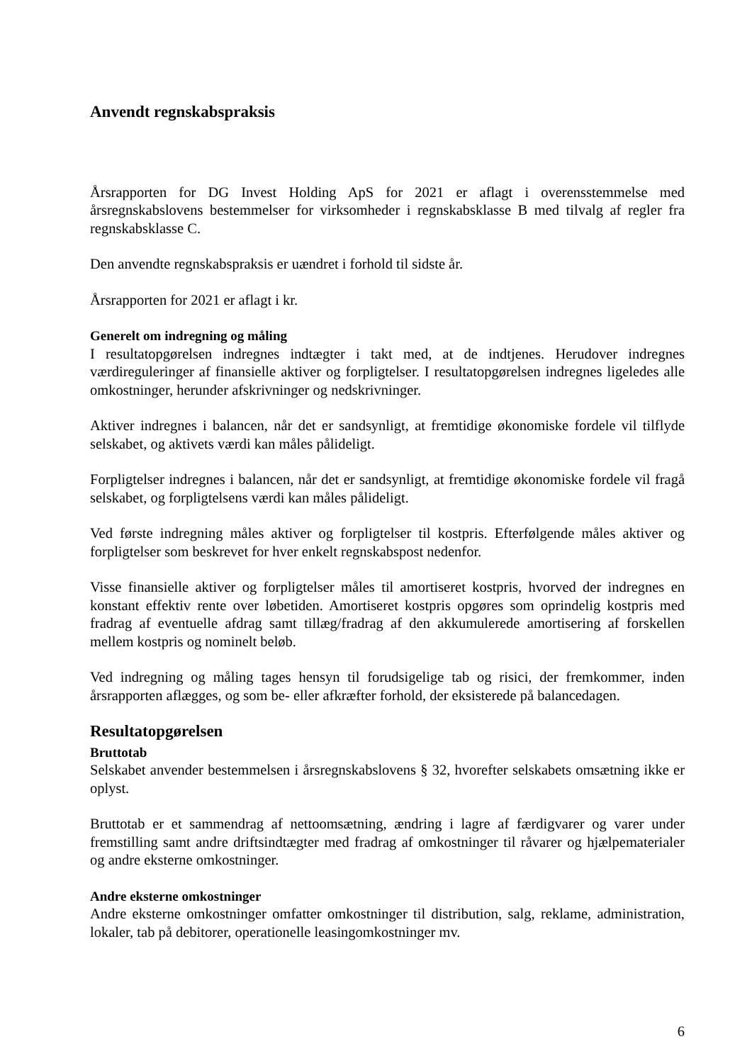Anvendt regnskabspraksis
Årsrapporten for DG Invest Holding ApS for 2021 er aflagt i overensstemmelse med årsregnskabslovens bestemmelser for virksomheder i regnskabsklasse B med tilvalg af regler fra regnskabsklasse C.
Den anvendte regnskabspraksis er uændret i forhold til sidste år.
Årsrapporten for 2021 er aflagt i kr.
Generelt om indregning og måling
I resultatopgørelsen indregnes indtægter i takt med, at de indtjenes. Herudover indregnes værdireguleringer af finansielle aktiver og forpligtelser. I resultatopgørelsen indregnes ligeledes alle omkostninger, herunder afskrivninger og nedskrivninger.
Aktiver indregnes i balancen, når det er sandsynligt, at fremtidige økonomiske fordele vil tilflyde selskabet, og aktivets værdi kan måles pålideligt.
Forpligtelser indregnes i balancen, når det er sandsynligt, at fremtidige økonomiske fordele vil fragå selskabet, og forpligtelsens værdi kan måles pålideligt.
Ved første indregning måles aktiver og forpligtelser til kostpris. Efterfølgende måles aktiver og forpligtelser som beskrevet for hver enkelt regnskabspost nedenfor.
Visse finansielle aktiver og forpligtelser måles til amortiseret kostpris, hvorved der indregnes en konstant effektiv rente over løbetiden. Amortiseret kostpris opgøres som oprindelig kostpris med fradrag af eventuelle afdrag samt tillæg/fradrag af den akkumulerede amortisering af forskellen mellem kostpris og nominelt beløb.
Ved indregning og måling tages hensyn til forudsigelige tab og risici, der fremkommer, inden årsrapporten aflægges, og som be- eller afkræfter forhold, der eksisterede på balancedagen.
Resultatopgørelsen
Bruttotab
Selskabet anvender bestemmelsen i årsregnskabslovens § 32, hvorefter selskabets omsætning ikke er oplyst.
Bruttotab er et sammendrag af nettoomsætning, ændring i lagre af færdigvarer og varer under fremstilling samt andre driftsindtægter med fradrag af omkostninger til råvarer og hjælpematerialer og andre eksterne omkostninger.
Andre eksterne omkostninger
Andre eksterne omkostninger omfatter omkostninger til distribution, salg, reklame, administration, lokaler, tab på debitorer, operationelle leasingomkostninger mv.
6